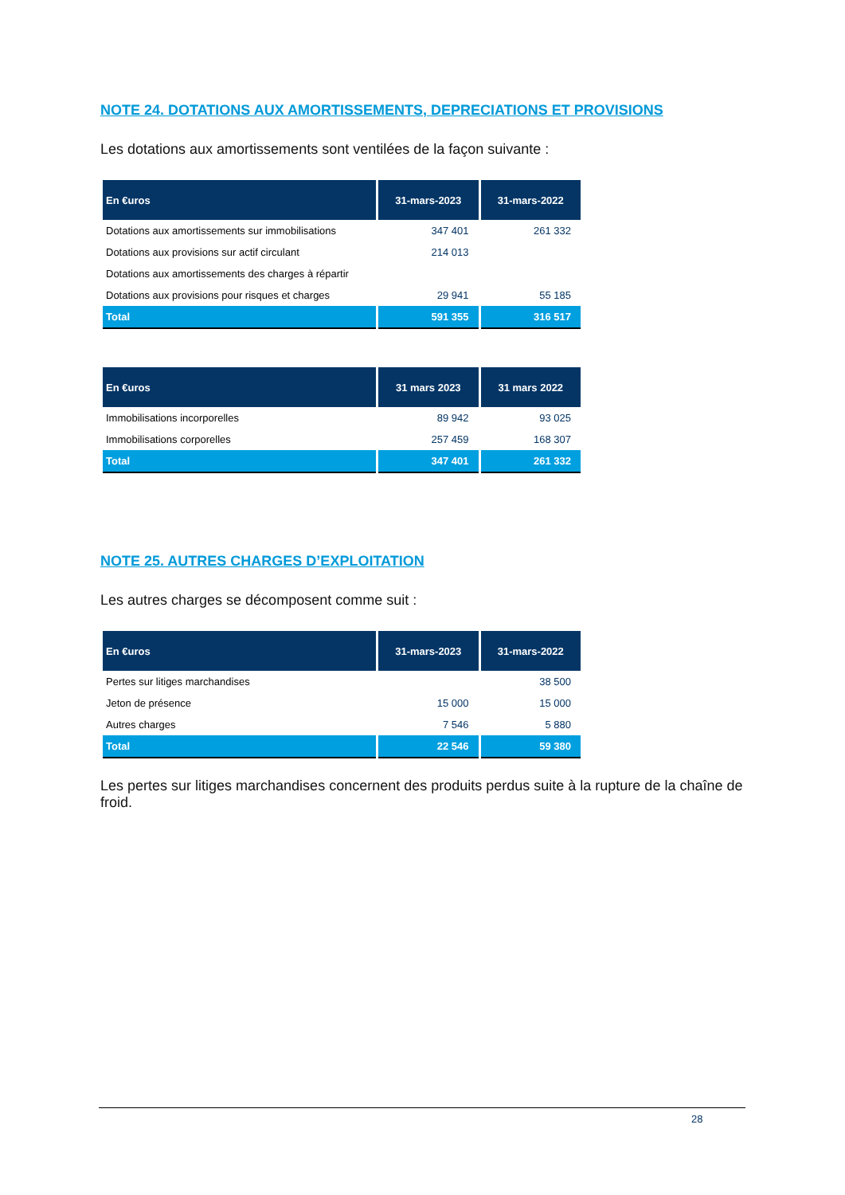NOTE 24. DOTATIONS AUX AMORTISSEMENTS, DEPRECIATIONS ET PROVISIONS
Les dotations aux amortissements sont ventilées de la façon suivante :
| En €uros | 31-mars-2023 | 31-mars-2022 |
| --- | --- | --- |
| Dotations aux amortissements sur immobilisations | 347 401 | 261 332 |
| Dotations aux provisions sur actif circulant | 214 013 | |
| Dotations aux amortissements des charges à répartir | | |
| Dotations aux provisions pour risques et charges | 29 941 | 55 185 |
| Total | 591 355 | 316 517 |
| En €uros | 31 mars 2023 | 31 mars 2022 |
| --- | --- | --- |
| Immobilisations incorporelles | 89 942 | 93 025 |
| Immobilisations corporelles | 257 459 | 168 307 |
| Total | 347 401 | 261 332 |
NOTE 25. AUTRES CHARGES D’EXPLOITATION
Les autres charges se décomposent comme suit :
| En €uros | 31-mars-2023 | 31-mars-2022 |
| --- | --- | --- |
| Pertes sur litiges marchandises | | 38 500 |
| Jeton de présence | 15 000 | 15 000 |
| Autres charges | 7 546 | 5 880 |
| Total | 22 546 | 59 380 |
Les pertes sur litiges marchandises concernent des produits perdus suite à la rupture de la chaîne de froid.
28